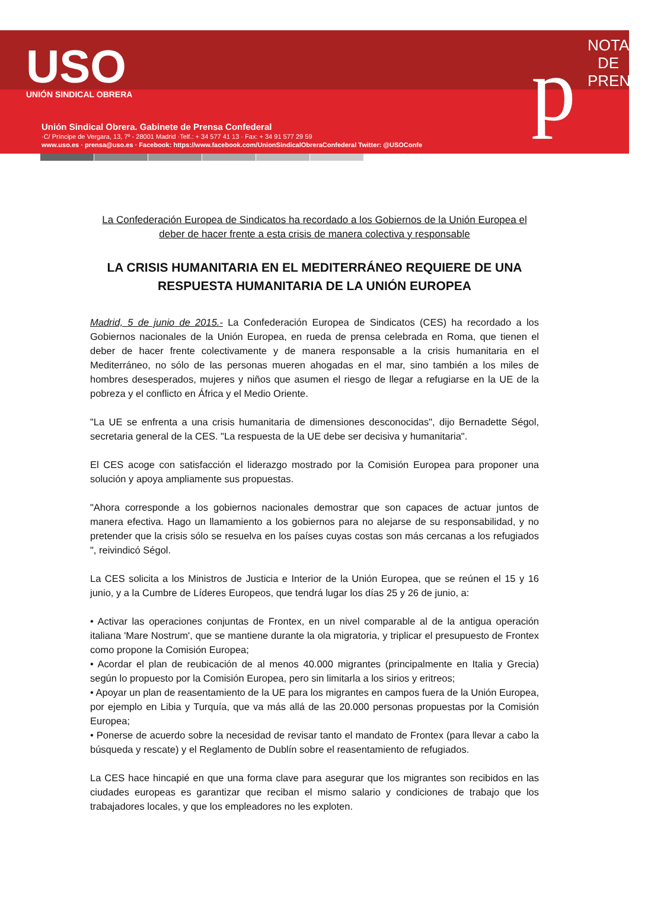USO
UNIÓN SINDICAL OBRERA
Unión Sindical Obrera. Gabinete de Prensa Confederal
·C/ Príncipe de Vergara, 13, 7º - 28001 Madrid ·Telf.: + 34 577 41 13 · Fax: + 34 91 577 29 59
www.uso.es · prensa@uso.es · Facebook: https://www.facebook.com/UnionSindicalObreraConfederal Twitter: @USOConfe
p
NOTA DE PRENSA
La Confederación Europea de Sindicatos ha recordado a los Gobiernos de la Unión Europea el deber de hacer frente a esta crisis de manera colectiva y responsable
LA CRISIS HUMANITARIA EN EL MEDITERRÁNEO REQUIERE DE UNA RESPUESTA HUMANITARIA DE LA UNIÓN EUROPEA
Madrid, 5 de junio de 2015.- La Confederación Europea de Sindicatos (CES) ha recordado a los Gobiernos nacionales de la Unión Europea, en rueda de prensa celebrada en Roma, que tienen el deber de hacer frente colectivamente y de manera responsable a la crisis humanitaria en el Mediterráneo, no sólo de las personas mueren ahogadas en el mar, sino también a los miles de hombres desesperados, mujeres y niños que asumen el riesgo de llegar a refugiarse en la UE de la pobreza y el conflicto en África y el Medio Oriente.
"La UE se enfrenta a una crisis humanitaria de dimensiones desconocidas", dijo Bernadette Ségol, secretaria general de la CES. "La respuesta de la UE debe ser decisiva y humanitaria".
El CES acoge con satisfacción el liderazgo mostrado por la Comisión Europea para proponer una solución y apoya ampliamente sus propuestas.
"Ahora corresponde a los gobiernos nacionales demostrar que son capaces de actuar juntos de manera efectiva. Hago un llamamiento a los gobiernos para no alejarse de su responsabilidad, y no pretender que la crisis sólo se resuelva en los países cuyas costas son más cercanas a los refugiados ", reivindicó Ségol.
La CES solicita a los Ministros de Justicia e Interior de la Unión Europea, que se reúnen el 15 y 16 junio, y a la Cumbre de Líderes Europeos, que tendrá lugar los días 25 y 26 de junio, a:
• Activar las operaciones conjuntas de Frontex, en un nivel comparable al de la antigua operación italiana 'Mare Nostrum', que se mantiene durante la ola migratoria, y triplicar el presupuesto de Frontex como propone la Comisión Europea;
• Acordar el plan de reubicación de al menos 40.000 migrantes (principalmente en Italia y Grecia) según lo propuesto por la Comisión Europea, pero sin limitarla a los sirios y eritreos;
• Apoyar un plan de reasentamiento de la UE para los migrantes en campos fuera de la Unión Europea, por ejemplo en Libia y Turquía, que va más allá de las 20.000 personas propuestas por la Comisión Europea;
• Ponerse de acuerdo sobre la necesidad de revisar tanto el mandato de Frontex (para llevar a cabo la búsqueda y rescate) y el Reglamento de Dublín sobre el reasentamiento de refugiados.
La CES hace hincapié en que una forma clave para asegurar que los migrantes son recibidos en las ciudades europeas es garantizar que reciban el mismo salario y condiciones de trabajo que los trabajadores locales, y que los empleadores no les exploten.